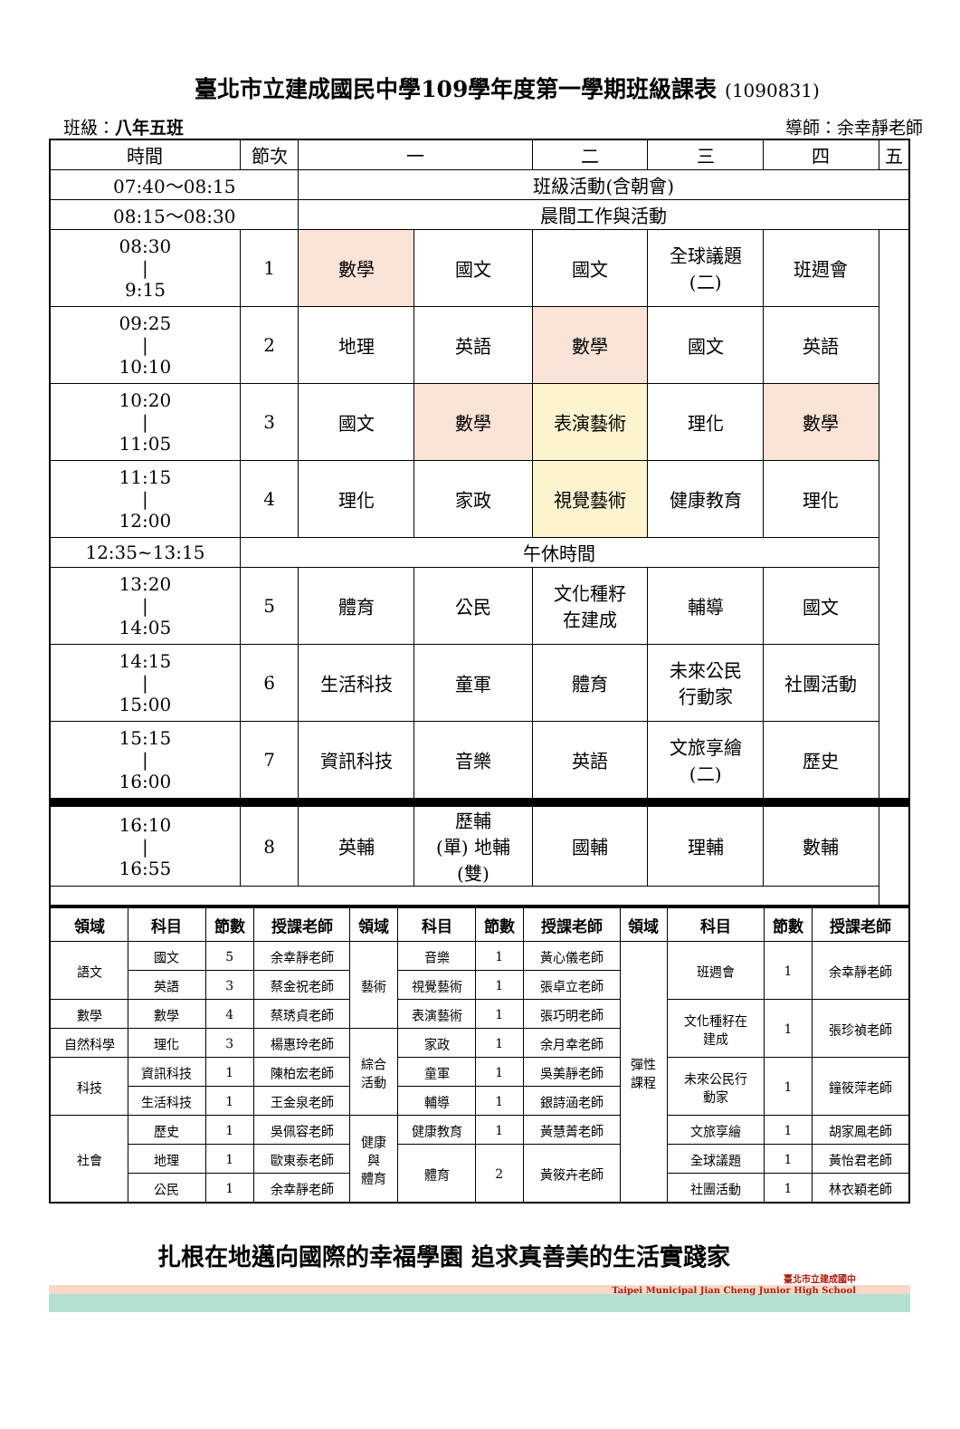臺北市立建成國民中學109學年度第一學期班級課表 (1090831)
班級：八年五班 導師：余幸靜老師
| 時間 | 節次 | 一 | | 二 | 三 | 四 | 五 |
| 07:40～08:15 | | 班級活動(含朝會) | | | | | |
| 08:15～08:30 | | 晨間工作與活動 | | | | | |
| 08:30 / 9:15 | 1 | 數學 | 國文 | 國文 | 全球議題 (二) | 班週會 | |
| 09:25 / 10:10 | 2 | 地理 | 英語 | 數學 | 國文 | 英語 | |
| 10:20 / 11:05 | 3 | 國文 | 數學 | 表演藝術 | 理化 | 數學 | |
| 11:15 / 12:00 | 4 | 理化 | 家政 | 視覺藝術 | 健康教育 | 理化 | |
| 12:35~13:15 | 午休時間 | | | | | | |
| 13:20 / 14:05 | 5 | 體育 | 公民 | 文化種籽 在建成 | 輔導 | 國文 | |
| 14:15 / 15:00 | 6 | 生活科技 | 童軍 | 體育 | 未來公民 行動家 | 社團活動 | |
| 15:15 / 16:00 | 7 | 資訊科技 | 音樂 | 英語 | 文旅享繪 (二) | 歷史 | |
| 16:10 / 16:55 | 8 | 英輔 | 歷輔 (單) 地輔 (雙) | 國輔 | 理輔 | 數輔 | |
| 領域 | 科目 | 節數 | 授課老師 | 領域 | 科目 | 節數 | 授課老師 | 領域 | 科目 | 節數 | 授課老師 |
| --- | --- | --- | --- | --- | --- | --- | --- | --- | --- | --- | --- |
| 語文 | 國文 | 5 | 余幸靜老師 | 藝術 | 音樂 | 1 | 黃心儀老師 | 彈性 課程 | 班週會 | 1 | 余幸靜老師 |
| | 英語 | 3 | 蔡金祝老師 | | 視覺藝術 | 1 | 張卓立老師 | | | | |
| 數學 | 數學 | 4 | 蔡琇貞老師 | | 表演藝術 | 1 | 張巧明老師 | | 文化種籽在 建成 | 1 | 張珍禎老師 |
| 自然科學 | 理化 | 3 | 楊惠玲老師 | 綜合 活動 | 家政 | 1 | 余月幸老師 | | | | |
| 科技 | 資訊科技 | 1 | 陳柏宏老師 | | 童軍 | 1 | 吳美靜老師 | | 未來公民行 動家 | 1 | 鐘筱萍老師 |
| | 生活科技 | 1 | 王金泉老師 | | 輔導 | 1 | 銀詩涵老師 | | | | |
| 社會 | 歷史 | 1 | 吳佩容老師 | 健康 與 體育 | 健康教育 | 1 | 黃慧菁老師 | | 文旅享繪 | 1 | 胡家鳳老師 |
| | 地理 | 1 | 歐東泰老師 | | 體育 | 2 | 黃筱卉老師 | | 全球議題 | 1 | 黃怡君老師 |
| | 公民 | 1 | 余幸靜老師 | | | | | | 社團活動 | 1 | 林衣穎老師 |
扎根在地邁向國際的幸福學園 追求真善美的生活實踐家
臺北市立建成國中
Taipei Municipal Jian Cheng Junior High School